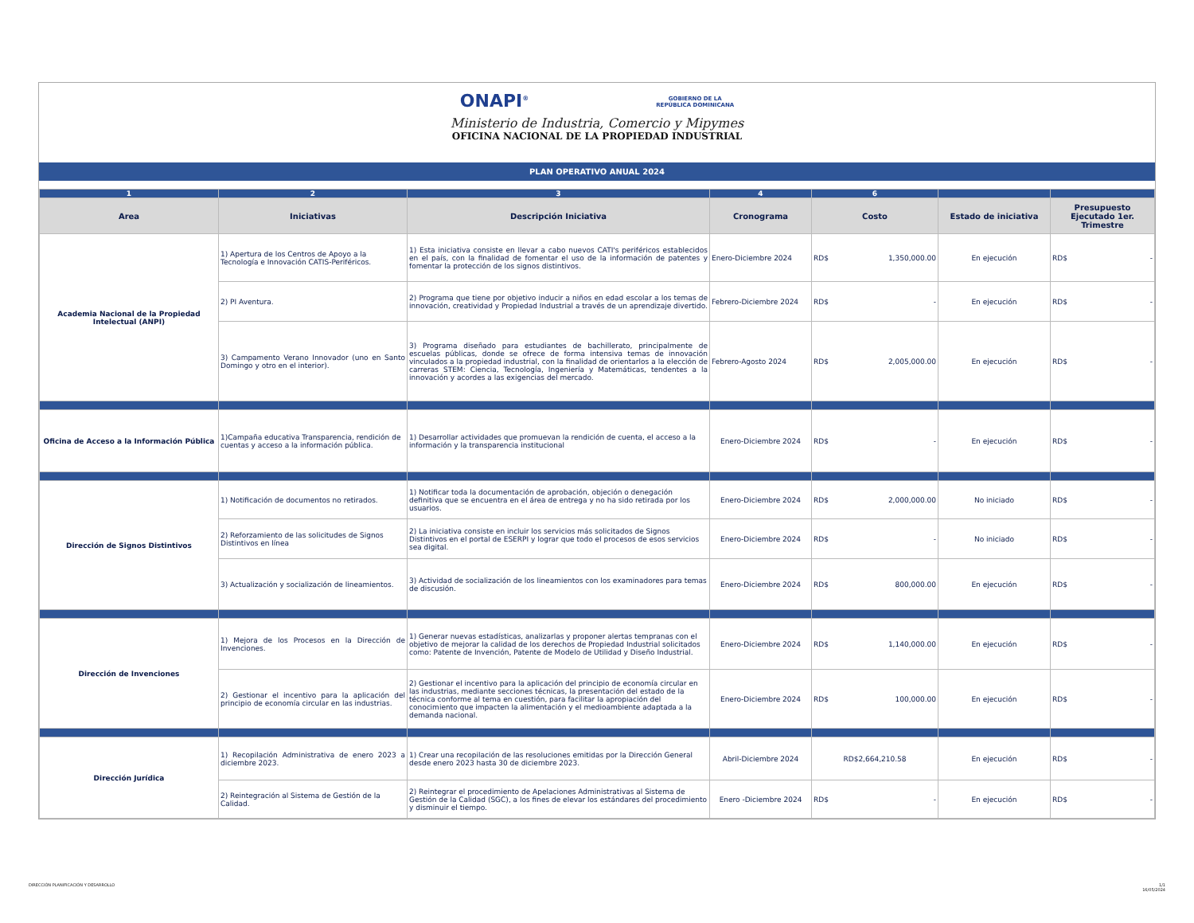ONAPI<sup>®</sup> GOBIERNO DE LA
REPÚBLICA DOMINICANA
Ministerio de Industria, Comercio y Mipymes
OFICINA NACIONAL DE LA PROPIEDAD INDUSTRIAL
PLAN OPERATIVO ANUAL 2024
| 1 | 2 | 3 | 4 | 6 | | |
| --- | --- | --- | --- | --- | --- | --- |
| Area | Iniciativas | Descripción Iniciativa | Cronograma | Costo | Estado de iniciativa | Presupuesto Ejecutado 1er. Trimestre |
| Academia Nacional de la Propiedad Intelectual (ANPI) | 1) Apertura de los Centros de Apoyo a la Tecnología e Innovación CATIS-Periféricos. | 1) Esta iniciativa consiste en llevar a cabo nuevos CATI's periféricos establecidos en el país, con la finalidad de fomentar el uso de la información de patentes y fomentar la protección de los signos distintivos. | Enero-Diciembre 2024 | RD$ 1,350,000.00 | En ejecución | RD$ - |
| | 2) PI Aventura. | 2) Programa que tiene por objetivo inducir a niños en edad escolar a los temas de innovación, creatividad y Propiedad Industrial a través de un aprendizaje divertido. | Febrero-Diciembre 2024 | RD$ - | En ejecución | RD$ - |
| | 3) Campamento Verano Innovador (uno en Santo Domingo y otro en el interior). | 3) Programa diseñado para estudiantes de bachillerato, principalmente de escuelas públicas, donde se ofrece de forma intensiva temas de innovación vinculados a la propiedad industrial, con la finalidad de orientarlos a la elección de carreras STEM: Ciencia, Tecnología, Ingeniería y Matemáticas, tendentes a la innovación y acordes a las exigencias del mercado. | Febrero-Agosto 2024 | RD$ 2,005,000.00 | En ejecución | RD$ - |
| Oficina de Acceso a la Información Pública | 1)Campaña educativa Transparencia, rendición de cuentas y acceso a la información pública. | 1) Desarrollar actividades que promuevan la rendición de cuenta, el acceso a la información y la transparencia institucional | Enero-Diciembre 2024 | RD$ - | En ejecución | RD$ - |
| Dirección de Signos Distintivos | 1) Notificación de documentos no retirados. | 1) Notificar toda la documentación de aprobación, objeción o denegación definitiva que se encuentra en el área de entrega y no ha sido retirada por los usuarios. | Enero-Diciembre 2024 | RD$ 2,000,000.00 | No iniciado | RD$ - |
| | 2) Reforzamiento de las solicitudes de Signos Distintivos en línea | 2) La iniciativa consiste en incluir los servicios más solicitados de Signos Distintivos en el portal de ESERPI y lograr que todo el procesos de esos servicios sea digital. | Enero-Diciembre 2024 | RD$ - | No iniciado | RD$ - |
| | 3) Actualización y socialización de lineamientos. | 3) Actividad de socialización de los lineamientos con los examinadores para temas de discusión. | Enero-Diciembre 2024 | RD$ 800,000.00 | En ejecución | RD$ - |
| Dirección de Invenciones | 1) Mejora de los Procesos en la Dirección de Invenciones. | 1) Generar nuevas estadísticas, analizarlas y proponer alertas tempranas con el objetivo de mejorar la calidad de los derechos de Propiedad Industrial solicitados como: Patente de Invención, Patente de Modelo de Utilidad y Diseño Industrial. | Enero-Diciembre 2024 | RD$ 1,140,000.00 | En ejecución | RD$ - |
| | 2) Gestionar el incentivo para la aplicación del principio de economía circular en las industrias. | 2) Gestionar el incentivo para la aplicación del principio de economía circular en las industrias, mediante secciones técnicas, la presentación del estado de la técnica conforme al tema en cuestión, para facilitar la apropiación del conocimiento que impacten la alimentación y el medioambiente adaptada a la demanda nacional. | Enero-Diciembre 2024 | RD$ 100,000.00 | En ejecución | RD$ - |
| Dirección Jurídica | 1) Recopilación Administrativa de enero 2023 a diciembre 2023. | 1) Crear una recopilación de las resoluciones emitidas por la Dirección General desde enero 2023 hasta 30 de diciembre 2023. | Abril-Diciembre 2024 | RD$2,664,210.58 | En ejecución | RD$ - |
| | 2) Reintegración al Sistema de Gestión de la Calidad. | 2) Reintegrar el procedimiento de Apelaciones Administrativas al Sistema de Gestión de la Calidad (SGC), a los fines de elevar los estándares del procedimiento y disminuir el tiempo. | Enero -Diciembre 2024 | RD$ - | En ejecución | RD$ - |
DIRECCIÓN PLANIFICACIÓN Y DESARROLLO
1/1
16/05/2024